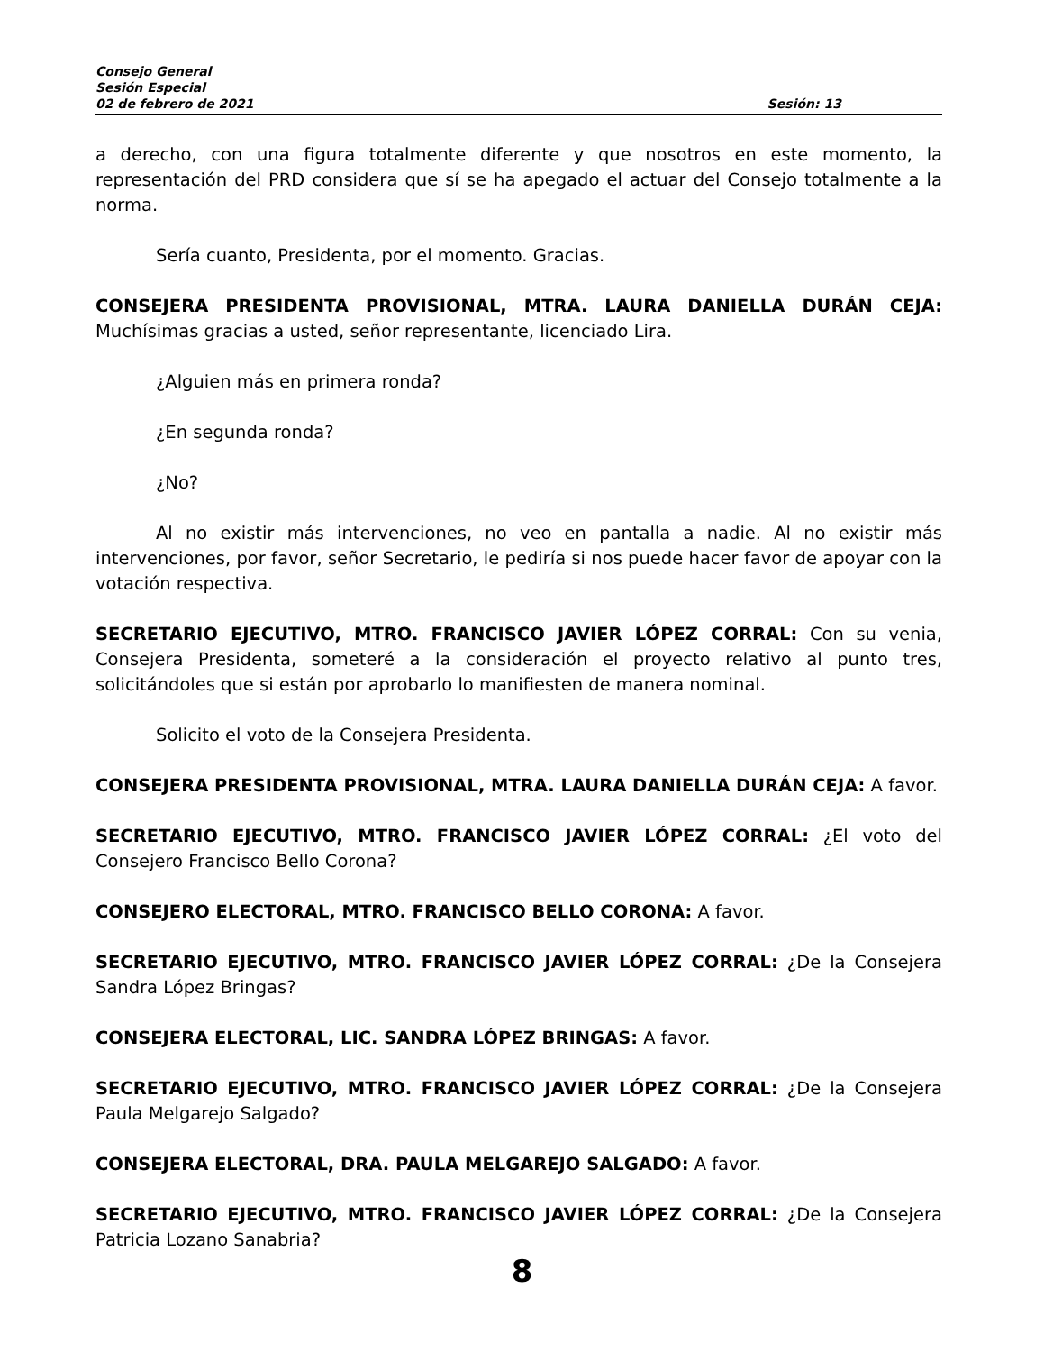Consejo General
Sesión Especial
02 de febrero de 2021 Sesión: 13
a derecho, con una figura totalmente diferente y que nosotros en este momento, la representación del PRD considera que sí se ha apegado el actuar del Consejo totalmente a la norma.
Sería cuanto, Presidenta, por el momento. Gracias.
CONSEJERA PRESIDENTA PROVISIONAL, MTRA. LAURA DANIELLA DURÁN CEJA: Muchísimas gracias a usted, señor representante, licenciado Lira.
¿Alguien más en primera ronda?
¿En segunda ronda?
¿No?
Al no existir más intervenciones, no veo en pantalla a nadie. Al no existir más intervenciones, por favor, señor Secretario, le pediría si nos puede hacer favor de apoyar con la votación respectiva.
SECRETARIO EJECUTIVO, MTRO. FRANCISCO JAVIER LÓPEZ CORRAL: Con su venia, Consejera Presidenta, someteré a la consideración el proyecto relativo al punto tres, solicitándoles que si están por aprobarlo lo manifiesten de manera nominal.
Solicito el voto de la Consejera Presidenta.
CONSEJERA PRESIDENTA PROVISIONAL, MTRA. LAURA DANIELLA DURÁN CEJA: A favor.
SECRETARIO EJECUTIVO, MTRO. FRANCISCO JAVIER LÓPEZ CORRAL: ¿El voto del Consejero Francisco Bello Corona?
CONSEJERO ELECTORAL, MTRO. FRANCISCO BELLO CORONA: A favor.
SECRETARIO EJECUTIVO, MTRO. FRANCISCO JAVIER LÓPEZ CORRAL: ¿De la Consejera Sandra López Bringas?
CONSEJERA ELECTORAL, LIC. SANDRA LÓPEZ BRINGAS: A favor.
SECRETARIO EJECUTIVO, MTRO. FRANCISCO JAVIER LÓPEZ CORRAL: ¿De la Consejera Paula Melgarejo Salgado?
CONSEJERA ELECTORAL, DRA. PAULA MELGAREJO SALGADO: A favor.
SECRETARIO EJECUTIVO, MTRO. FRANCISCO JAVIER LÓPEZ CORRAL: ¿De la Consejera Patricia Lozano Sanabria?
8